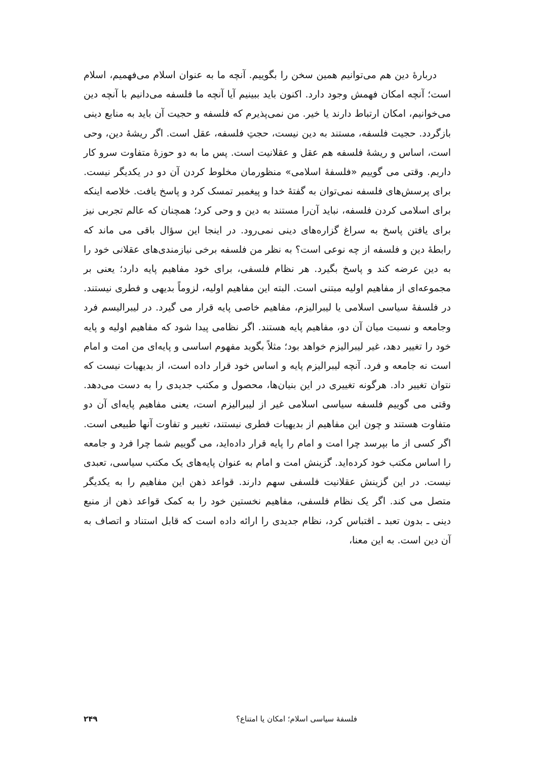دربارهٔ دین هم می‌توانیم همین سخن را بگوییم. آنچه ما به عنوان اسلام می‌فهمیم، اسلام است؛ آنچه امکان فهمش وجود دارد. اکنون باید ببینیم آیا آنچه ما فلسفه می‌دانیم با آنچه دین می‌خوانیم، امکان ارتباط دارند یا خیر. من نمی‌پذیرم که فلسفه و حجیت آن باید به منابع دینی بازگردد. حجیت فلسفه، مستند به دین نیست، حجتِ فلسفه، عقل است. اگر ریشهٔ دین، وحی است، اساس و ریشهٔ فلسفه هم عقل و عقلانیت است. پس ما به دو حوزهٔ متفاوت سرو کار داریم. وقتی می گوییم «فلسفهٔ اسلامی» منظورمان مخلوط کردن آن دو در یکدیگر نیست. برای پرسش‌های فلسفه نمی‌توان به گفتهٔ خدا و پیغمبر تمسک کرد و پاسخ یافت. خلاصه اینکه برای اسلامی کردن فلسفه، نباید آن‌را مستند به دین و وحی کرد؛ همچنان که عالم تجربی نیز برای یافتن پاسخ به سراغ گزاره‌های دینی نمی‌رود. در اینجا این سؤال باقی می ماند که رابطهٔ دین و فلسفه از چه نوعی است؟ به نظر من فلسفه برخی نیازمندی‌های عقلانی خود را به دین عرضه کند و پاسخ بگیرد. هر نظام فلسفی، برای خود مفاهیم پایه دارد؛ یعنی بر مجموعه‌ای از مفاهیم اولیه مبتنی است. البته این مفاهیم اولیه، لزوماً بدیهی و فطری نیستند. در فلسفهٔ سیاسی اسلامی یا لیبرالیزم، مفاهیم خاصی پایه قرار می گیرد. در لیبرالیسم فرد وجامعه و نسبت میان آن دو، مفاهیم پایه هستند. اگر نظامی پیدا شود که مفاهیم اولیه و پایه خود را تغییر دهد، غیر لیبرالیزم خواهد بود؛ مثلاً بگوید مفهوم اساسی و پایه‌ای من امت و امام است نه جامعه و فرد. آنچه لیبرالیزم پایه و اساس خود قرار داده است، از بدیهیات نیست که نتوان تغییر داد. هرگونه تغییری در این بنیان‌ها، محصول و مکتب جدیدی را به دست می‌دهد. وقتی می گوییم فلسفه سیاسی اسلامی غیر از لیبرالیزم است، یعنی مفاهیم پایه‌ای آن دو متفاوت هستند و چون این مفاهیم از بدیهیات فطری نیستند، تغییر و تفاوت آنها طبیعی است. اگر کسی از ما بپرسد چرا امت و امام را پایه قرار داده‌اید، می گوییم شما چرا فرد و جامعه را اساس مکتب خود کرده‌اید. گزینش امت و امام به عنوان پایه‌های یک مکتب سیاسی، تعبدی نیست. در این گزینش عقلانیت فلسفی سهم دارند. قواعد ذهن این مفاهیم را به یکدیگر متصل می کند. اگر یک نظام فلسفی، مفاهیم نخستین خود را به کمک قواعد ذهن از منبع دینی ـ بدون تعبد ـ اقتباس کرد، نظام جدیدی را ارائه داده است که قابل استناد و اتصاف به آن دین است. به این معنا،
فلسفهٔ سیاسی اسلام؛ امکان یا امتناع؟ ۲۴۹